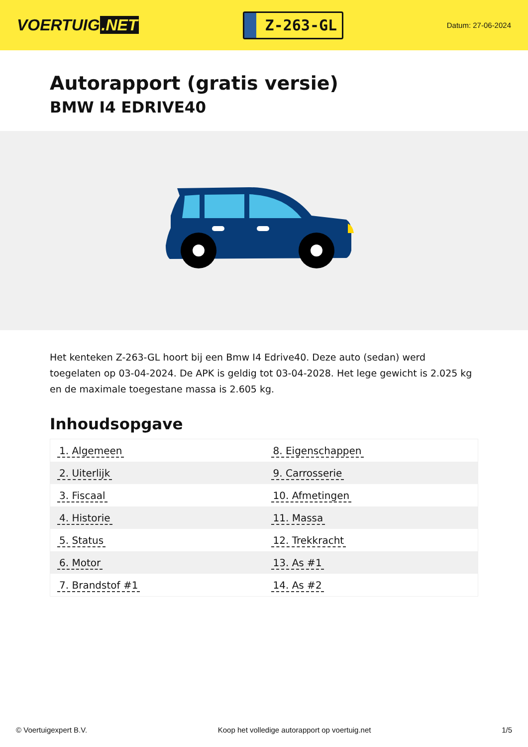VOERTUIG.NET
Z-263-GL
Datum: 27-06-2024
Autorapport (gratis versie)
BMW I4 EDRIVE40
Het kenteken Z-263-GL hoort bij een Bmw I4 Edrive40. Deze auto (sedan) werd toegelaten op 03-04-2024. De APK is geldig tot 03-04-2028. Het lege gewicht is 2.025 kg en de maximale toegestane massa is 2.605 kg.
Inhoudsopgave
| 1. Algemeen | 8. Eigenschappen |
| 2. Uiterlijk | 9. Carrosserie |
| 3. Fiscaal | 10. Afmetingen |
| 4. Historie | 11. Massa |
| 5. Status | 12. Trekkracht |
| 6. Motor | 13. As #1 |
| 7. Brandstof #1 | 14. As #2 |
© Voertuigexpert B.V. Koop het volledige autorapport op voertuig.net 1/5